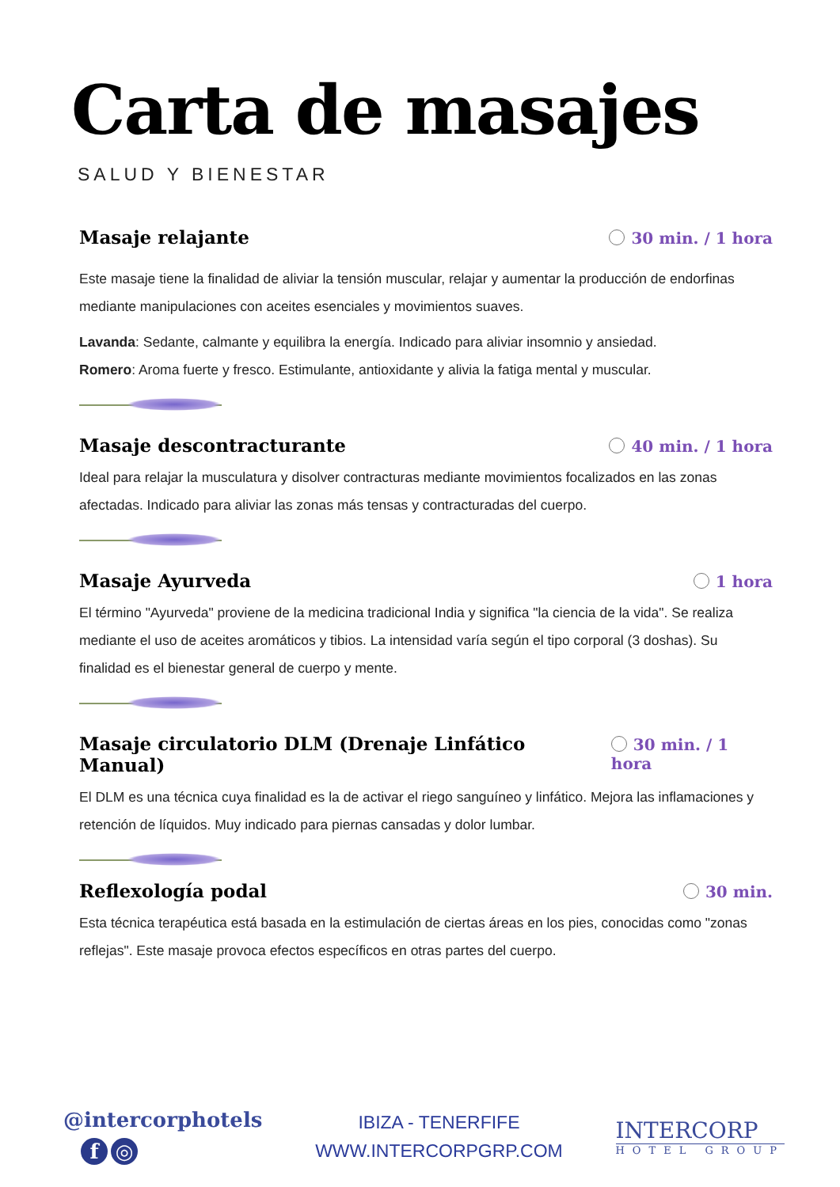Carta de masajes
SALUD Y BIENESTAR
Masaje relajante
30 min. / 1 hora
Este masaje tiene la finalidad de aliviar la tensión muscular, relajar y aumentar la producción de endorfinas mediante manipulaciones con aceites esenciales y movimientos suaves.
Lavanda: Sedante, calmante y equilibra la energía. Indicado para aliviar insomnio y ansiedad.
Romero: Aroma fuerte y fresco. Estimulante, antioxidante y alivia la fatiga mental y muscular.
Masaje descontracturante
40 min. / 1 hora
Ideal para relajar la musculatura y disolver contracturas mediante movimientos focalizados en las zonas afectadas. Indicado para aliviar las zonas más tensas y contracturadas del cuerpo.
Masaje Ayurveda
1 hora
El término "Ayurveda" proviene de la medicina tradicional India y significa "la ciencia de la vida". Se realiza mediante el uso de aceites aromáticos y tibios. La intensidad varía según el tipo corporal (3 doshas). Su finalidad es el bienestar general de cuerpo y mente.
Masaje circulatorio DLM (Drenaje Linfático Manual)
30 min. / 1 hora
El DLM es una técnica cuya finalidad es la de activar el riego sanguíneo y linfático. Mejora las inflamaciones y retención de líquidos. Muy indicado para piernas cansadas y dolor lumbar.
Reflexología podal
30 min.
Esta técnica terapéutica está basada en la estimulación de ciertas áreas en los pies, conocidas como "zonas reflejas". Este masaje provoca efectos específicos en otras partes del cuerpo.
@intercorphotels
f ◎
IBIZA - TENERFIFE
WWW.INTERCORPGRP.COM
INTERCORP
HOTEL GROUP